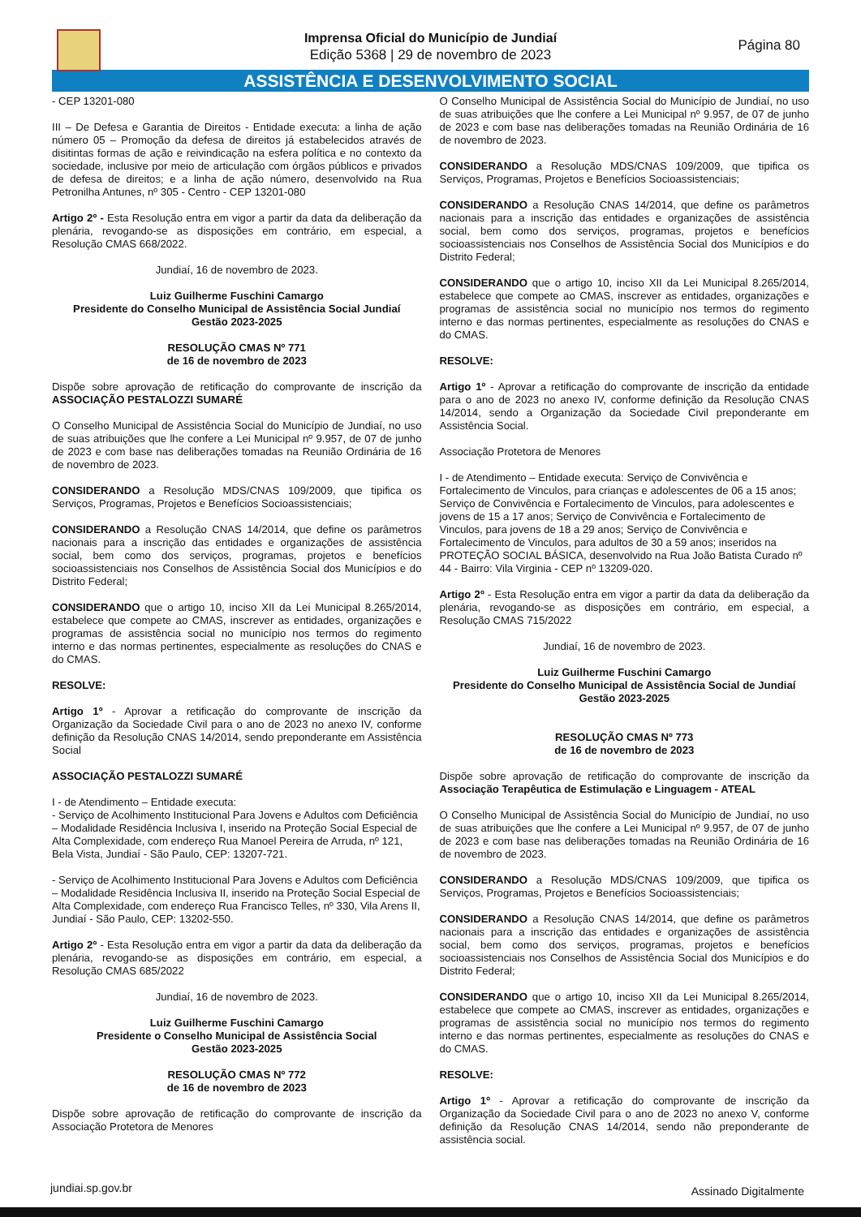Imprensa Oficial do Município de Jundiaí
Edição 5368 | 29 de novembro de 2023
Página 80
ASSISTÊNCIA E DESENVOLVIMENTO SOCIAL
- CEP 13201-080
III – De Defesa e Garantia de Direitos - Entidade executa: a linha de ação número 05 – Promoção da defesa de direitos já estabelecidos através de disitintas formas de ação e reivindicação na esfera política e no contexto da sociedade, inclusive por meio de articulação com órgãos públicos e privados de defesa de direitos; e a linha de ação número, desenvolvido na Rua Petronilha Antunes, nº 305 - Centro - CEP 13201-080
Artigo 2º - Esta Resolução entra em vigor a partir da data da deliberação da plenária, revogando-se as disposições em contrário, em especial, a Resolução CMAS 668/2022.
Jundiaí, 16 de novembro de 2023.
Luiz Guilherme Fuschini Camargo
Presidente do Conselho Municipal de Assistência Social Jundiaí
Gestão 2023-2025
RESOLUÇÃO CMAS Nº 771
de 16 de novembro de 2023
Dispõe sobre aprovação de retificação do comprovante de inscrição da ASSOCIAÇÃO PESTALOZZI SUMARÉ
O Conselho Municipal de Assistência Social do Município de Jundiaí, no uso de suas atribuições que lhe confere a Lei Municipal nº 9.957, de 07 de junho de 2023 e com base nas deliberações tomadas na Reunião Ordinária de 16 de novembro de 2023.
CONSIDERANDO a Resolução MDS/CNAS 109/2009, que tipifica os Serviços, Programas, Projetos e Benefícios Socioassistenciais;
CONSIDERANDO a Resolução CNAS 14/2014, que define os parâmetros nacionais para a inscrição das entidades e organizações de assistência social, bem como dos serviços, programas, projetos e benefícios socioassistenciais nos Conselhos de Assistência Social dos Municípios e do Distrito Federal;
CONSIDERANDO que o artigo 10, inciso XII da Lei Municipal 8.265/2014, estabelece que compete ao CMAS, inscrever as entidades, organizações e programas de assistência social no município nos termos do regimento interno e das normas pertinentes, especialmente as resoluções do CNAS e do CMAS.
RESOLVE:
Artigo 1º - Aprovar a retificação do comprovante de inscrição da Organização da Sociedade Civil para o ano de 2023 no anexo IV, conforme definição da Resolução CNAS 14/2014, sendo preponderante em Assistência Social
ASSOCIAÇÃO PESTALOZZI SUMARÉ
I - de Atendimento – Entidade executa:
- Serviço de Acolhimento Institucional Para Jovens e Adultos com Deficiência – Modalidade Residência Inclusiva I, inserido na Proteção Social Especial de Alta Complexidade, com endereço Rua Manoel Pereira de Arruda, nº 121, Bela Vista, Jundiaí - São Paulo, CEP: 13207-721.
- Serviço de Acolhimento Institucional Para Jovens e Adultos com Deficiência – Modalidade Residência Inclusiva II, inserido na Proteção Social Especial de Alta Complexidade, com endereço Rua Francisco Telles, nº 330, Vila Arens II, Jundiaí - São Paulo, CEP: 13202-550.
Artigo 2º - Esta Resolução entra em vigor a partir da data da deliberação da plenária, revogando-se as disposições em contrário, em especial, a Resolução CMAS 685/2022
Jundiaí, 16 de novembro de 2023.
Luiz Guilherme Fuschini Camargo
Presidente o Conselho Municipal de Assistência Social
Gestão 2023-2025
RESOLUÇÃO CMAS Nº 772
de 16 de novembro de 2023
Dispõe sobre aprovação de retificação do comprovante de inscrição da Associação Protetora de Menores
O Conselho Municipal de Assistência Social do Município de Jundiaí, no uso de suas atribuições que lhe confere a Lei Municipal nº 9.957, de 07 de junho de 2023 e com base nas deliberações tomadas na Reunião Ordinária de 16 de novembro de 2023.
CONSIDERANDO a Resolução MDS/CNAS 109/2009, que tipifica os Serviços, Programas, Projetos e Benefícios Socioassistenciais;
CONSIDERANDO a Resolução CNAS 14/2014, que define os parâmetros nacionais para a inscrição das entidades e organizações de assistência social, bem como dos serviços, programas, projetos e benefícios socioassistenciais nos Conselhos de Assistência Social dos Municípios e do Distrito Federal;
CONSIDERANDO que o artigo 10, inciso XII da Lei Municipal 8.265/2014, estabelece que compete ao CMAS, inscrever as entidades, organizações e programas de assistência social no município nos termos do regimento interno e das normas pertinentes, especialmente as resoluções do CNAS e do CMAS.
RESOLVE:
Artigo 1º - Aprovar a retificação do comprovante de inscrição da entidade para o ano de 2023 no anexo IV, conforme definição da Resolução CNAS 14/2014, sendo a Organização da Sociedade Civil preponderante em Assistência Social.
Associação Protetora de Menores
I - de Atendimento – Entidade executa: Serviço de Convivência e Fortalecimento de Vinculos, para crianças e adolescentes de 06 a 15 anos; Serviço de Convivência e Fortalecimento de Vinculos, para adolescentes e jovens de 15 a 17 anos; Serviço de Convivência e Fortalecimento de Vinculos, para jovens de 18 a 29 anos; Serviço de Convivência e Fortalecimento de Vinculos, para adultos de 30 a 59 anos; inseridos na PROTEÇÃO SOCIAL BÁSICA, desenvolvido na Rua João Batista Curado nº 44 - Bairro: Vila Virginia - CEP nº 13209-020.
Artigo 2º - Esta Resolução entra em vigor a partir da data da deliberação da plenária, revogando-se as disposições em contrário, em especial, a Resolução CMAS 715/2022
Jundiaí, 16 de novembro de 2023.
Luiz Guilherme Fuschini Camargo
Presidente do Conselho Municipal de Assistência Social de Jundiaí
Gestão 2023-2025
RESOLUÇÃO CMAS Nº 773
de 16 de novembro de 2023
Dispõe sobre aprovação de retificação do comprovante de inscrição da Associação Terapêutica de Estimulação e Linguagem - ATEAL
O Conselho Municipal de Assistência Social do Município de Jundiaí, no uso de suas atribuições que lhe confere a Lei Municipal nº 9.957, de 07 de junho de 2023 e com base nas deliberações tomadas na Reunião Ordinária de 16 de novembro de 2023.
CONSIDERANDO a Resolução MDS/CNAS 109/2009, que tipifica os Serviços, Programas, Projetos e Benefícios Socioassistenciais;
CONSIDERANDO a Resolução CNAS 14/2014, que define os parâmetros nacionais para a inscrição das entidades e organizações de assistência social, bem como dos serviços, programas, projetos e benefícios socioassistenciais nos Conselhos de Assistência Social dos Municípios e do Distrito Federal;
CONSIDERANDO que o artigo 10, inciso XII da Lei Municipal 8.265/2014, estabelece que compete ao CMAS, inscrever as entidades, organizações e programas de assistência social no município nos termos do regimento interno e das normas pertinentes, especialmente as resoluções do CNAS e do CMAS.
RESOLVE:
Artigo 1º - Aprovar a retificação do comprovante de inscrição da Organização da Sociedade Civil para o ano de 2023 no anexo V, conforme definição da Resolução CNAS 14/2014, sendo não preponderante de assistência social.
jundiai.sp.gov.br Assinado Digitalmente